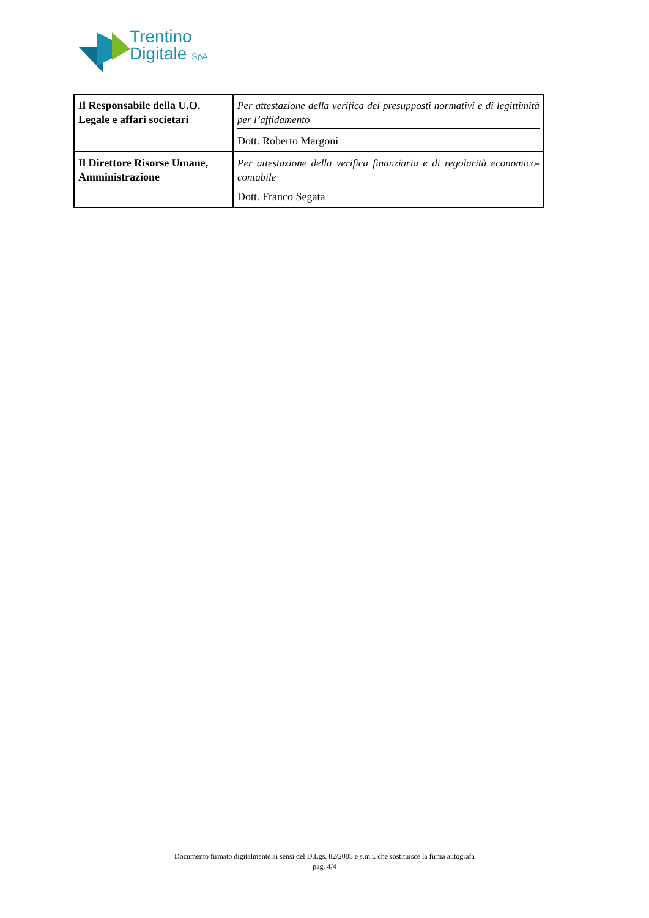Trentino
Digitale SpA
| Il Responsabile della U.O. Legale e affari societari | Per attestazione della verifica dei presupposti normativi e di legittimità per l’affidamento Dott. Roberto Margoni |
| Il Direttore Risorse Umane, Amministrazione | Per attestazione della verifica finanziaria e di regolarità economico-contabile Dott. Franco Segata |
Documento firmato digitalmente ai sensi del D.Lgs. 82/2005 e s.m.i. che sostituisce la firma autografa
pag. 4/4